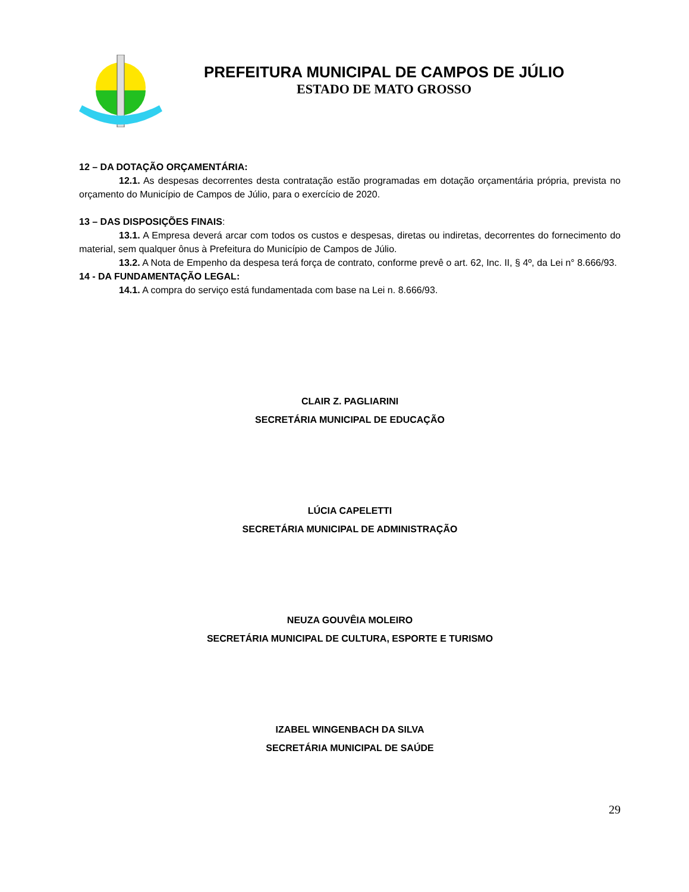PREFEITURA MUNICIPAL DE CAMPOS DE JÚLIO
ESTADO DE MATO GROSSO
12 – DA DOTAÇÃO ORÇAMENTÁRIA:
12.1. As despesas decorrentes desta contratação estão programadas em dotação orçamentária própria, prevista no orçamento do Município de Campos de Júlio, para o exercício de 2020.
13 – DAS DISPOSIÇÕES FINAIS:
13.1. A Empresa deverá arcar com todos os custos e despesas, diretas ou indiretas, decorrentes do fornecimento do material, sem qualquer ônus à Prefeitura do Município de Campos de Júlio.
13.2. A Nota de Empenho da despesa terá força de contrato, conforme prevê o art. 62, Inc. II, § 4º, da Lei n° 8.666/93.
14 - DA FUNDAMENTAÇÃO LEGAL:
14.1. A compra do serviço está fundamentada com base na Lei n. 8.666/93.
CLAIR Z. PAGLIARINI
SECRETÁRIA MUNICIPAL DE EDUCAÇÃO
LÚCIA CAPELETTI
SECRETÁRIA MUNICIPAL DE ADMINISTRAÇÃO
NEUZA GOUVÊIA MOLEIRO
SECRETÁRIA MUNICIPAL DE CULTURA, ESPORTE E TURISMO
IZABEL WINGENBACH DA SILVA
SECRETÁRIA MUNICIPAL DE SAÚDE
29